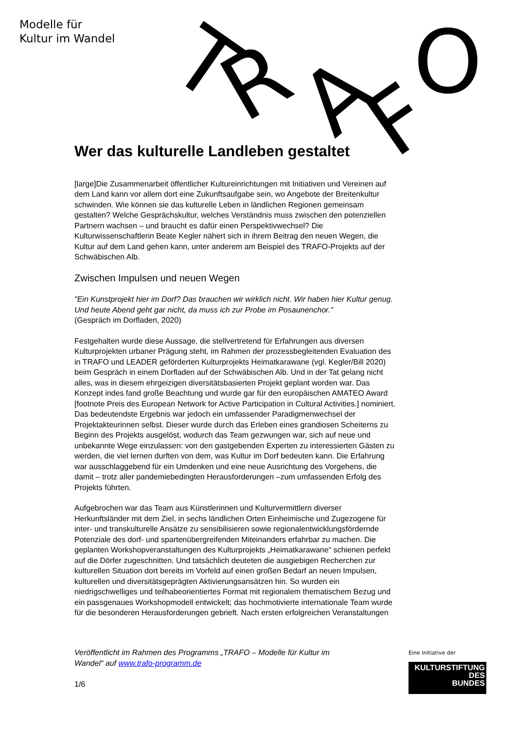Modelle für
Kultur im Wandel
T
R
A
F
O
Wer das kulturelle Landleben gestaltet
[large]Die Zusammenarbeit öffentlicher Kultureinrichtungen mit Initiativen und Vereinen auf dem Land kann vor allem dort eine Zukunftsaufgabe sein, wo Angebote der Breitenkultur schwinden. Wie können sie das kulturelle Leben in ländlichen Regionen gemeinsam gestalten? Welche Gesprächskultur, welches Verständnis muss zwischen den potenziellen Partnern wachsen – und braucht es dafür einen Perspektivwechsel? Die Kulturwissenschaftlerin Beate Kegler nähert sich in ihrem Beitrag den neuen Wegen, die Kultur auf dem Land gehen kann, unter anderem am Beispiel des TRAFO-Projekts auf der Schwäbischen Alb.
Zwischen Impulsen und neuen Wegen
"Ein Kunstprojekt hier im Dorf? Das brauchen wir wirklich nicht. Wir haben hier Kultur genug. Und heute Abend geht gar nicht, da muss ich zur Probe im Posaunenchor."
(Gespräch im Dorfladen, 2020)
Festgehalten wurde diese Aussage, die stellvertretend für Erfahrungen aus diversen Kulturprojekten urbaner Prägung steht, im Rahmen der prozessbegleitenden Evaluation des in TRAFO und LEADER geförderten Kulturprojekts Heimatkarawane (vgl. Kegler/Bill 2020) beim Gespräch in einem Dorfladen auf der Schwäbischen Alb. Und in der Tat gelang nicht alles, was in diesem ehrgeizigen diversitätsbasierten Projekt geplant worden war. Das Konzept indes fand große Beachtung und wurde gar für den europäischen AMATEO Award [footnote Preis des European Network for Active Participation in Cultural Activities.] nominiert. Das bedeutendste Ergebnis war jedoch ein umfassender Paradigmenwechsel der Projektakteurinnen selbst. Dieser wurde durch das Erleben eines grandiosen Scheiterns zu Beginn des Projekts ausgelöst, wodurch das Team gezwungen war, sich auf neue und unbekannte Wege einzulassen: von den gastgebenden Experten zu interessierten Gästen zu werden, die viel lernen durften von dem, was Kultur im Dorf bedeuten kann. Die Erfahrung war ausschlaggebend für ein Umdenken und eine neue Ausrichtung des Vorgehens, die damit – trotz aller pandemiebedingten Herausforderungen –zum umfassenden Erfolg des Projekts führten.
Aufgebrochen war das Team aus Künstlerinnen und Kulturvermittlern diverser Herkunftsländer mit dem Ziel, in sechs ländlichen Orten Einheimische und Zugezogene für inter- und transkulturelle Ansätze zu sensibilisieren sowie regionalentwicklungsfördernde Potenziale des dorf- und spartenübergreifenden Miteinanders erfahrbar zu machen. Die geplanten Workshopveranstaltungen des Kulturprojekts „Heimatkarawane“ schienen perfekt auf die Dörfer zugeschnitten. Und tatsächlich deuteten die ausgiebigen Recherchen zur kulturellen Situation dort bereits im Vorfeld auf einen großen Bedarf an neuen Impulsen, kulturellen und diversitätsgeprägten Aktivierungsansätzen hin. So wurden ein niedrigschwelliges und teilhabeorientiertes Format mit regionalem thematischem Bezug und ein passgenaues Workshopmodell entwickelt; das hochmotivierte internationale Team wurde für die besonderen Herausforderungen gebrieft. Nach ersten erfolgreichen Veranstaltungen
Veröffentlicht im Rahmen des Programms „TRAFO – Modelle für Kultur im
Wandel“ auf www.trafo-programm.de
1/6
Eine Initiative der
KULTURSTIFTUNG
DES
BUNDES